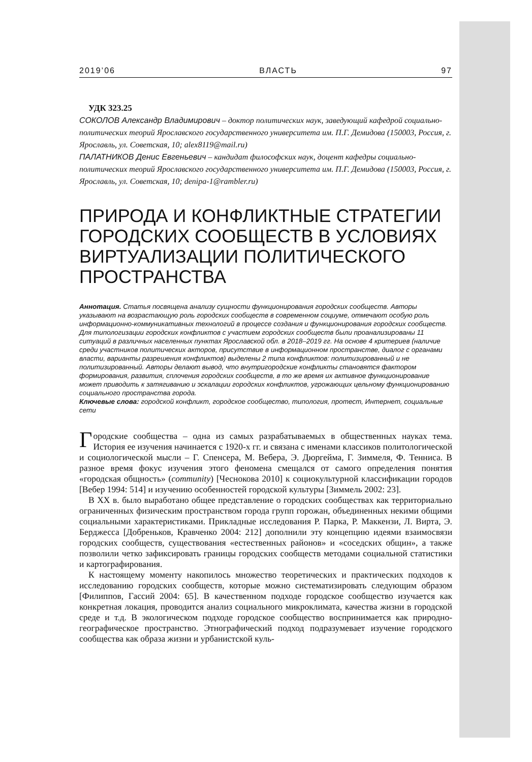2019’06 ВЛАСТЬ 97
УДК 323.25
СОКОЛОВ Александр Владимирович – доктор политических наук, заведующий кафедрой социально-политических теорий Ярославского государственного университета им. П.Г. Демидова (150003, Россия, г. Ярославль, ул. Советская, 10; alex8119@mail.ru)
ПАЛАТНИКОВ Денис Евгеньевич – кандидат философских наук, доцент кафедры социально-политических теорий Ярославского государственного университета им. П.Г. Демидова (150003, Россия, г. Ярославль, ул. Советская, 10; denipa-1@rambler.ru)
ПРИРОДА И КОНФЛИКТНЫЕ СТРАТЕГИИ ГОРОДСКИХ СООБЩЕСТВ В УСЛОВИЯХ ВИРТУАЛИЗАЦИИ ПОЛИТИЧЕСКОГО ПРОСТРАНСТВА
Аннотация. Статья посвящена анализу сущности функционирования городских сообществ. Авторы указывают на возрастающую роль городских сообществ в современном социуме, отмечают особую роль информационно-коммуникативных технологий в процессе создания и функционирования городских сообществ.
Для типологизации городских конфликтов с участием городских сообществ были проанализированы 11 ситуаций в различных населенных пунктах Ярославской обл. в 2018–2019 гг. На основе 4 критериев (наличие среди участников политических акторов, присутствие в информационном пространстве, диалог с органами власти, варианты разрешения конфликтов) выделены 2 типа конфликтов: политизированный и не политизированный. Авторы делают вывод, что внутригородские конфликты становятся фактором формирования, развития, сплочения городских сообществ, в то же время их активное функционирование может приводить к затягиванию и эскалации городских конфликтов, угрожающих цельному функционированию социального пространства города.
Ключевые слова: городской конфликт, городское сообщество, типология, протест, Интернет, социальные сети
Городские сообщества – одна из самых разрабатываемых в общественных науках тема. История ее изучения начинается с 1920-х гг. и связана с именами классиков политологической и социологической мысли – Г. Спенсера, М. Вебера, Э. Дюргейма, Г. Зиммеля, Ф. Тенниса. В разное время фокус изучения этого феномена смещался от самого определения понятия «городская общность» (community) [Чеснокова 2010] к социокультурной классификации городов [Вебер 1994: 514] и изучению особенностей городской культуры [Зиммель 2002: 23].
В XX в. было выработано общее представление о городских сообществах как территориально ограниченных физическим пространством города групп горожан, объединенных некими общими социальными характеристиками. Прикладные исследования Р. Парка, Р. Маккензи, Л. Вирта, Э. Берджесса [Добреньков, Кравченко 2004: 212] дополнили эту концепцию идеями взаимосвязи городских сообществ, существования «естественных районов» и «соседских общин», а также позволили четко зафиксировать границы городских сообществ методами социальной статистики и картографирования.
К настоящему моменту накопилось множество теоретических и практических подходов к исследованию городских сообществ, которые можно систематизировать следующим образом [Филиппов, Гассий 2004: 65]. В качественном подходе городское сообщество изучается как конкретная локация, проводится анализ социального микроклимата, качества жизни в городской среде и т.д. В экологическом подходе городское сообщество воспринимается как природно-географическое пространство. Этнографический подход подразумевает изучение городского сообщества как образа жизни и урбанистской куль-